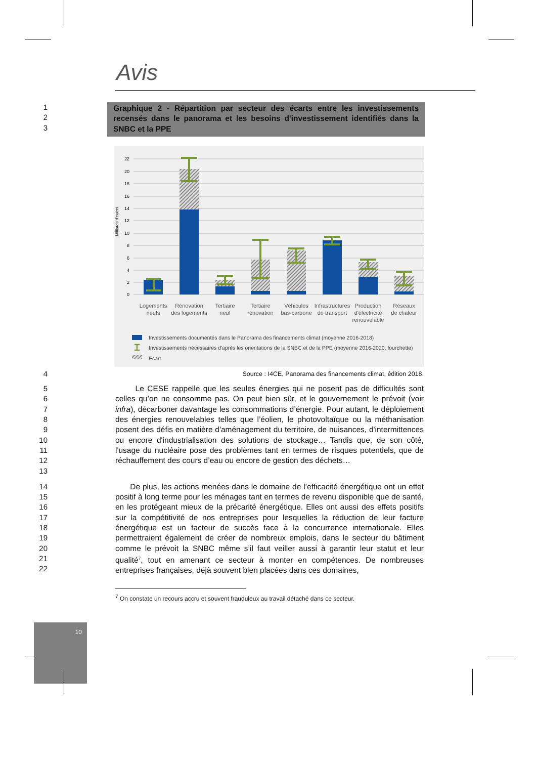10
Avis
1
2
3
Graphique 2 - Répartition par secteur des écarts entre les investissements recensés dans le panorama et les besoins d'investissement identifiés dans la SNBC et la PPE
22
20
18
16
14
12
10
8
6
4
2
0
Milliards d'euros
Logements
neufs
Rénovation
des logements
Tertiaire
neuf
Tertiaire
rénovation
Véhicules
bas-carbone
Infrastructures
de transport
Production
d'électricité
renouvelable
Réseaux
de chaleur
Investissements documentés dans le Panorama des financements climat (moyenne 2016-2018)
Investissements nécessaires d'après les orientations de la SNBC et de la PPE (moyenne 2016-2020, fourchette)
Ecart
4
Source : I4CE, Panorama des financements climat, édition 2018.
5
6
7
8
9
10
11
12
13
Le CESE rappelle que les seules énergies qui ne posent pas de difficultés sont celles qu’on ne consomme pas. On peut bien sûr, et le gouvernement le prévoit (voir infra), décarboner davantage les consommations d’énergie. Pour autant, le déploiement des énergies renouvelables telles que l’éolien, le photovoltaïque ou la méthanisation posent des défis en matière d'aménagement du territoire, de nuisances, d'intermittences ou encore d'industrialisation des solutions de stockage… Tandis que, de son côté, l'usage du nucléaire pose des problèmes tant en termes de risques potentiels, que de réchauffement des cours d’eau ou encore de gestion des déchets…
14
15
16
17
18
19
20
21
22
De plus, les actions menées dans le domaine de l’efficacité énergétique ont un effet positif à long terme pour les ménages tant en termes de revenu disponible que de santé, en les protégeant mieux de la précarité énergétique. Elles ont aussi des effets positifs sur la compétitivité de nos entreprises pour lesquelles la réduction de leur facture énergétique est un facteur de succès face à la concurrence internationale. Elles permettraient également de créer de nombreux emplois, dans le secteur du bâtiment comme le prévoit la SNBC même s’il faut veiller aussi à garantir leur statut et leur qualité<sup>7</sup>, tout en amenant ce secteur à monter en compétences. De nombreuses entreprises françaises, déjà souvent bien placées dans ces domaines,
<sup>7</sup> On constate un recours accru et souvent frauduleux au travail détaché dans ce secteur.